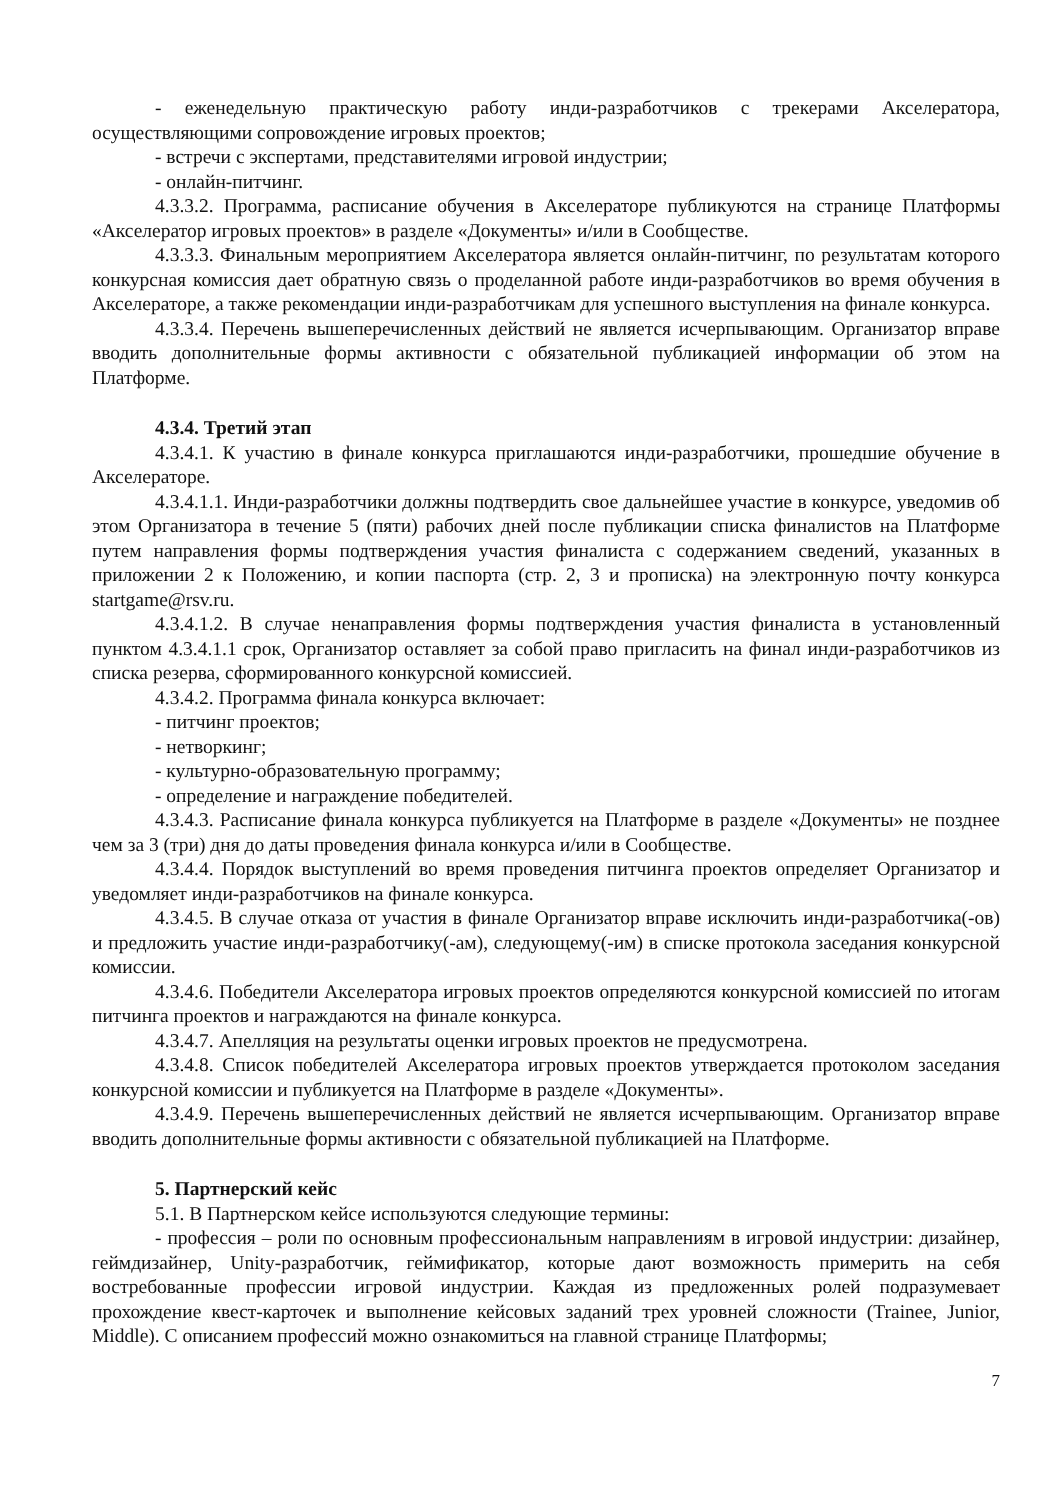- еженедельную практическую работу инди-разработчиков с трекерами Акселератора, осуществляющими сопровождение игровых проектов;
- встречи с экспертами, представителями игровой индустрии;
- онлайн-питчинг.
4.3.3.2. Программа, расписание обучения в Акселераторе публикуются на странице Платформы «Акселератор игровых проектов» в разделе «Документы» и/или в Сообществе.
4.3.3.3. Финальным мероприятием Акселератора является онлайн-питчинг, по результатам которого конкурсная комиссия дает обратную связь о проделанной работе инди-разработчиков во время обучения в Акселераторе, а также рекомендации инди-разработчикам для успешного выступления на финале конкурса.
4.3.3.4. Перечень вышеперечисленных действий не является исчерпывающим. Организатор вправе вводить дополнительные формы активности с обязательной публикацией информации об этом на Платформе.
4.3.4. Третий этап
4.3.4.1. К участию в финале конкурса приглашаются инди-разработчики, прошедшие обучение в Акселераторе.
4.3.4.1.1. Инди-разработчики должны подтвердить свое дальнейшее участие в конкурсе, уведомив об этом Организатора в течение 5 (пяти) рабочих дней после публикации списка финалистов на Платформе путем направления формы подтверждения участия финалиста с содержанием сведений, указанных в приложении 2 к Положению, и копии паспорта (стр. 2, 3 и прописка) на электронную почту конкурса startgame@rsv.ru.
4.3.4.1.2. В случае ненаправления формы подтверждения участия финалиста в установленный пунктом 4.3.4.1.1 срок, Организатор оставляет за собой право пригласить на финал инди-разработчиков из списка резерва, сформированного конкурсной комиссией.
4.3.4.2. Программа финала конкурса включает:
- питчинг проектов;
- нетворкинг;
- культурно-образовательную программу;
- определение и награждение победителей.
4.3.4.3. Расписание финала конкурса публикуется на Платформе в разделе «Документы» не позднее чем за 3 (три) дня до даты проведения финала конкурса и/или в Сообществе.
4.3.4.4. Порядок выступлений во время проведения питчинга проектов определяет Организатор и уведомляет инди-разработчиков на финале конкурса.
4.3.4.5. В случае отказа от участия в финале Организатор вправе исключить инди-разработчика(-ов) и предложить участие инди-разработчику(-ам), следующему(-им) в списке протокола заседания конкурсной комиссии.
4.3.4.6. Победители Акселератора игровых проектов определяются конкурсной комиссией по итогам питчинга проектов и награждаются на финале конкурса.
4.3.4.7. Апелляция на результаты оценки игровых проектов не предусмотрена.
4.3.4.8. Список победителей Акселератора игровых проектов утверждается протоколом заседания конкурсной комиссии и публикуется на Платформе в разделе «Документы».
4.3.4.9. Перечень вышеперечисленных действий не является исчерпывающим. Организатор вправе вводить дополнительные формы активности с обязательной публикацией на Платформе.
5. Партнерский кейс
5.1. В Партнерском кейсе используются следующие термины:
- профессия – роли по основным профессиональным направлениям в игровой индустрии: дизайнер, геймдизайнер, Unity-разработчик, геймификатор, которые дают возможность примерить на себя востребованные профессии игровой индустрии. Каждая из предложенных ролей подразумевает прохождение квест-карточек и выполнение кейсовых заданий трех уровней сложности (Trainee, Junior, Middle). С описанием профессий можно ознакомиться на главной странице Платформы;
7